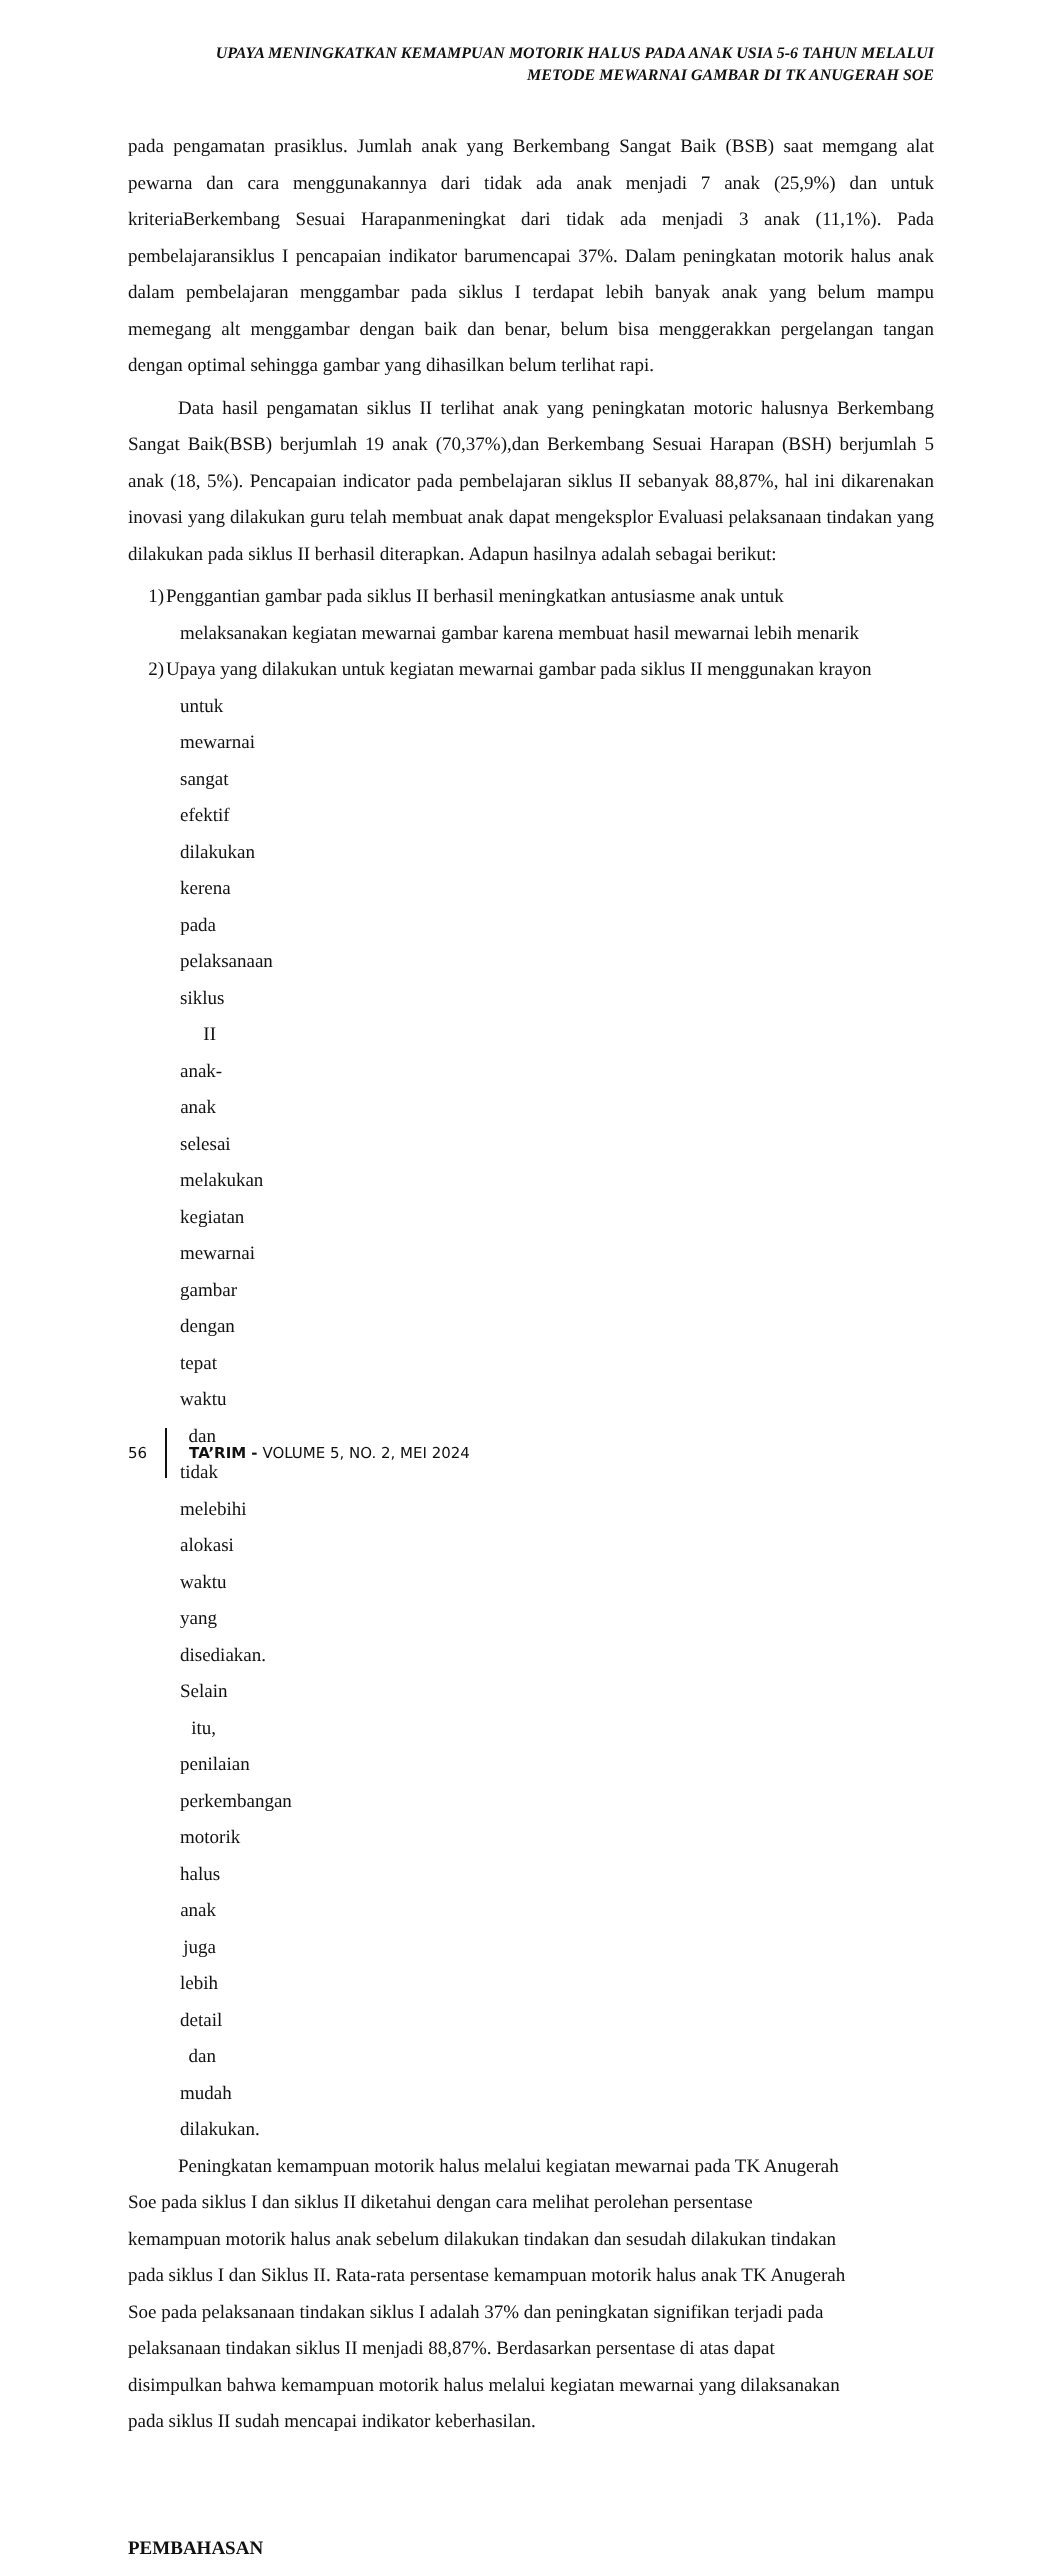UPAYA MENINGKATKAN KEMAMPUAN MOTORIK HALUS PADA ANAK USIA 5-6 TAHUN MELALUI
METODE MEWARNAI GAMBAR DI TK ANUGERAH SOE
pada pengamatan prasiklus. Jumlah anak yang Berkembang Sangat Baik (BSB) saat memgang alat pewarna dan cara menggunakannya dari tidak ada anak menjadi 7 anak (25,9%) dan untuk kriteriaBerkembang Sesuai Harapanmeningkat dari tidak ada menjadi 3 anak (11,1%). Pada pembelajaransiklus I pencapaian indikator barumencapai 37%. Dalam peningkatan motorik halus anak dalam pembelajaran menggambar pada siklus I terdapat lebih banyak anak yang belum mampu memegang alt menggambar dengan baik dan benar, belum bisa menggerakkan pergelangan tangan dengan optimal sehingga gambar yang dihasilkan belum terlihat rapi.
Data hasil pengamatan siklus II terlihat anak yang peningkatan motoric halusnya Berkembang Sangat Baik(BSB) berjumlah 19 anak (70,37%),dan Berkembang Sesuai Harapan (BSH) berjumlah 5 anak (18, 5%). Pencapaian indicator pada pembelajaran siklus II sebanyak 88,87%, hal ini dikarenakan inovasi yang dilakukan guru telah membuat anak dapat mengeksplor Evaluasi pelaksanaan tindakan yang dilakukan pada siklus II berhasil diterapkan. Adapun hasilnya adalah sebagai berikut:
1) Penggantian gambar pada siklus II berhasil meningkatkan antusiasme anak untuk
melaksanakan kegiatan mewarnai gambar karena membuat hasil mewarnai lebih menarik
2) Upaya yang dilakukan untuk kegiatan mewarnai gambar pada siklus II menggunakan krayon
untuk mewarnai sangat efektif dilakukan kerena pada pelaksanaan siklus II anak-anak selesai melakukan kegiatan mewarnai gambar dengan tepat waktu dan tidak melebihi alokasi waktu yang disediakan. Selain itu, penilaian perkembangan motorik halus anak juga lebih detail dan mudah dilakukan.
Peningkatan kemampuan motorik halus melalui kegiatan mewarnai pada TK Anugerah
Soe pada siklus I dan siklus II diketahui dengan cara melihat perolehan persentase
kemampuan motorik halus anak sebelum dilakukan tindakan dan sesudah dilakukan tindakan
pada siklus I dan Siklus II. Rata-rata persentase kemampuan motorik halus anak TK Anugerah
Soe pada pelaksanaan tindakan siklus I adalah 37% dan peningkatan signifikan terjadi pada
pelaksanaan tindakan siklus II menjadi 88,87%. Berdasarkan persentase di atas dapat
disimpulkan bahwa kemampuan motorik halus melalui kegiatan mewarnai yang dilaksanakan
pada siklus II sudah mencapai indikator keberhasilan.
PEMBAHASAN
56
TA’RIM - VOLUME 5, NO. 2, MEI 2024